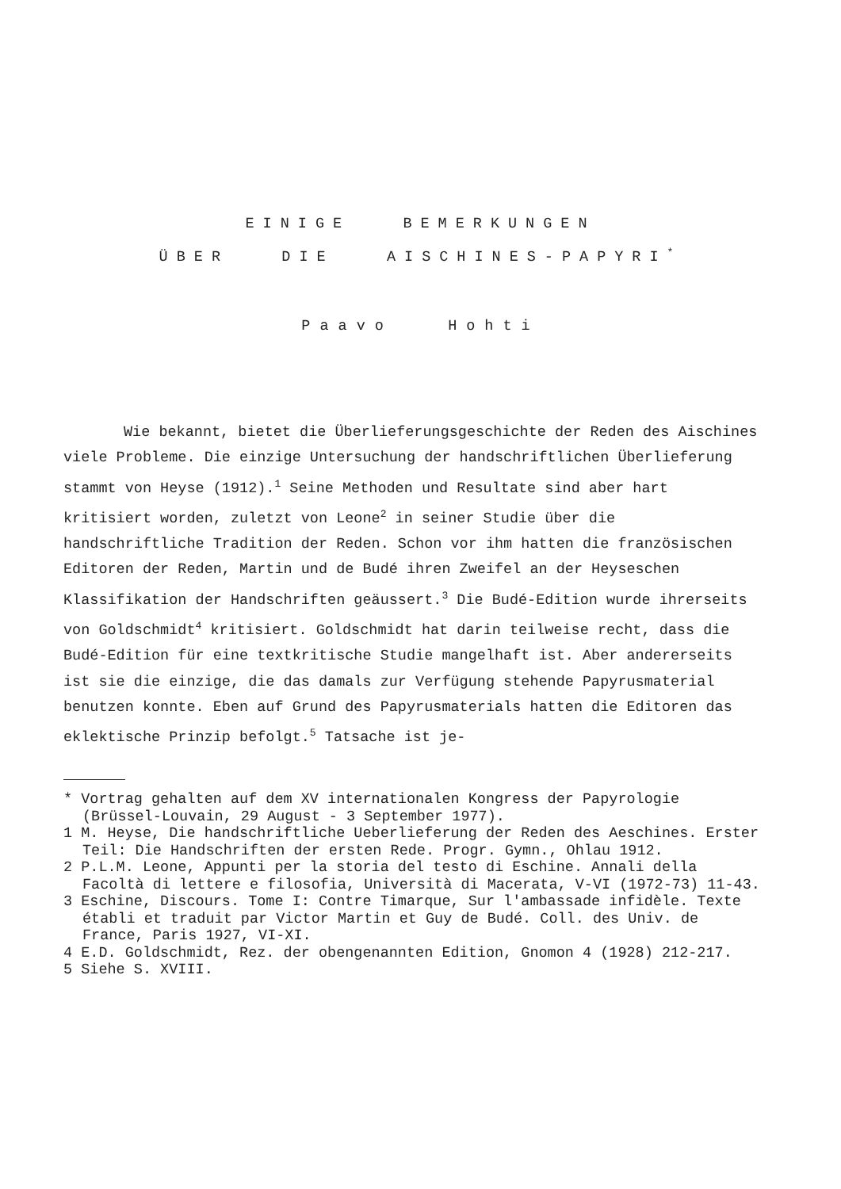EINIGE BEMERKUNGEN
ÜBER DIE AISCHINES-PAPYRI<sup>*</sup>
Paavo Hohti
Wie bekannt, bietet die Überlieferungsgeschichte der Reden des Aischines viele Probleme. Die einzige Untersuchung der handschriftlichen Überlieferung stammt von Heyse (1912).<sup>1</sup> Seine Methoden und Resultate sind aber hart kritisiert worden, zuletzt von Leone<sup>2</sup> in seiner Studie über die handschriftliche Tradition der Reden. Schon vor ihm hatten die französischen Editoren der Reden, Martin und de Budé ihren Zweifel an der Heyseschen Klassifikation der Handschriften geäussert.<sup>3</sup> Die Budé-Edition wurde ihrerseits von Goldschmidt<sup>4</sup> kritisiert. Goldschmidt hat darin teilweise recht, dass die Budé-Edition für eine textkritische Studie mangelhaft ist. Aber andererseits ist sie die einzige, die das damals zur Verfügung stehende Papyrusmaterial benutzen konnte. Eben auf Grund des Papyrusmaterials hatten die Editoren das eklektische Prinzip befolgt.<sup>5</sup> Tatsache ist je-
* Vortrag gehalten auf dem XV internationalen Kongress der Papyrologie (Brüssel-Louvain, 29 August - 3 September 1977).
1 M. Heyse, Die handschriftliche Ueberlieferung der Reden des Aeschines. Erster Teil: Die Handschriften der ersten Rede. Progr. Gymn., Ohlau 1912.
2 P.L.M. Leone, Appunti per la storia del testo di Eschine. Annali della Facoltà di lettere e filosofia, Università di Macerata, V-VI (1972-73) 11-43.
3 Eschine, Discours. Tome I: Contre Timarque, Sur l'ambassade infidèle. Texte établi et traduit par Victor Martin et Guy de Budé. Coll. des Univ. de France, Paris 1927, VI-XI.
4 E.D. Goldschmidt, Rez. der obengenannten Edition, Gnomon 4 (1928) 212-217.
5 Siehe S. XVIII.